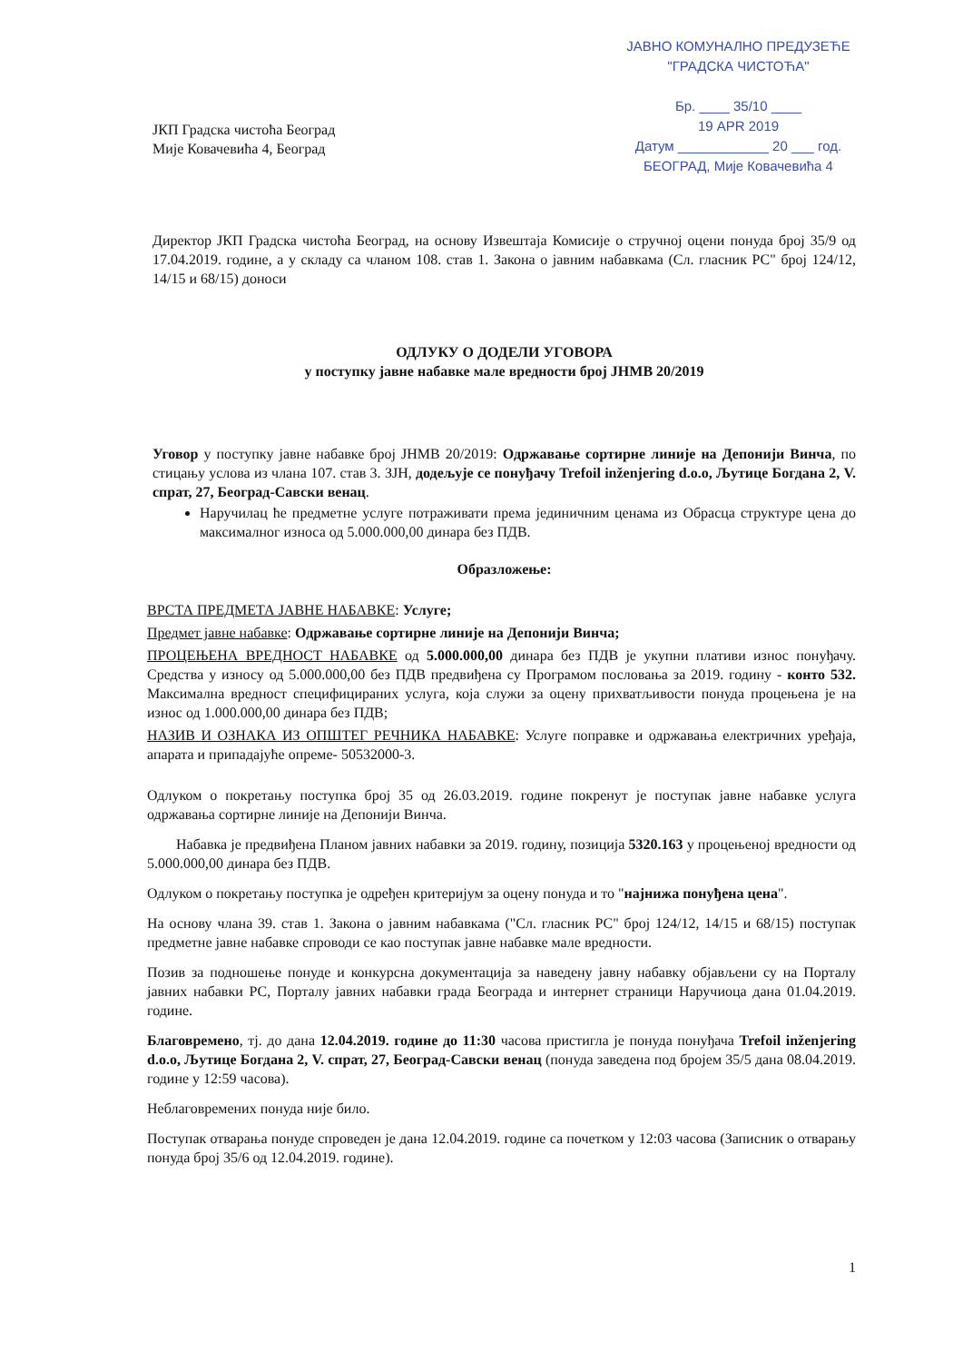ЈКП Градска чистоћа Београд
Мије Ковачевића 4, Београд
ЈАВНО КОМУНАЛНО ПРЕДУЗЕЋЕ
"ГРАДСКА ЧИСТОЋА"
Бр. ____ 35/10 ____
19 APR 2019
Датум ____________ 20 ___ год.
БЕОГРАД, Мије Ковачевића 4
Директор ЈКП Градска чистоћа Београд, на основу Извештаја Комисије о стручној оцени понуда број 35/9 од 17.04.2019. године, а у складу са чланом 108. став 1. Закона о јавним набавкама (Сл. гласник РС" број 124/12, 14/15 и 68/15) доноси
ОДЛУКУ О ДОДЕЛИ УГОВОРА
у поступку јавне набавке мале вредности број ЈНМВ 20/2019
Уговор у поступку јавне набавке број ЈНМВ 20/2019: Одржавање сортирне линије на Депонији Винча, по стицању услова из члана 107. став 3. ЗЈН, додељује се понуђачу Trefoil inženjering d.o.o, Љутице Богдана 2, V. спрат, 27, Београд-Савски венац.
Наручилац ће предметне услуге потраживати према јединичним ценама из Обрасца структуре цена до максималног износа од 5.000.000,00 динара без ПДВ.
Образложење:
ВРСТА ПРЕДМЕТА ЈАВНЕ НАБАВКЕ: Услуге;
Предмет јавне набавке: Одржавање сортирне линије на Депонији Винча;
ПРОЦЕЊЕНА ВРЕДНОСТ НАБАВКЕ од 5.000.000,00 динара без ПДВ је укупни плативи износ понуђачу. Средства у износу од 5.000.000,00 без ПДВ предвиђена су Програмом пословања за 2019. годину - конто 532. Максимална вредност специфицираних услуга, која служи за оцену прихватљивости понуда процењена је на износ од 1.000.000,00 динара без ПДВ;
НАЗИВ И ОЗНАКА ИЗ ОПШТЕГ РЕЧНИКА НАБАВКЕ: Услуге поправке и одржавања електричних уређаја, апарата и припадајуће опреме- 50532000-3.
Одлуком о покретању поступка број 35 од 26.03.2019. године покренут је поступак јавне набавке услуга одржавања сортирне линије на Депонији Винча.
Набавка је предвиђена Планом јавних набавки за 2019. годину, позиција 5320.163 у процењеној вредности од 5.000.000,00 динара без ПДВ.
Одлуком о покретању поступка је одређен критеријум за оцену понуда и то "најнижа понуђена цена".
На основу члана 39. став 1. Закона о јавним набавкама ("Сл. гласник РС" број 124/12, 14/15 и 68/15) поступак предметне јавне набавке спроводи се као поступак јавне набавке мале вредности.
Позив за подношење понуде и конкурсна документација за наведену јавну набавку објављени су на Порталу јавних набавки РС, Порталу јавних набавки града Београда и интернет страници Наручиоца дана 01.04.2019. године.
Благовремено, тј. до дана 12.04.2019. године до 11:30 часова пристигла је понуда понуђача Trefoil inženjering d.o.o, Љутице Богдана 2, V. спрат, 27, Београд-Савски венац (понуда заведена под бројем 35/5 дана 08.04.2019. године у 12:59 часова).
Неблаговремених понуда није било.
Поступак отварања понуде спроведен је дана 12.04.2019. године са почетком у 12:03 часова (Записник о отварању понуда број 35/6 од 12.04.2019. године).
1